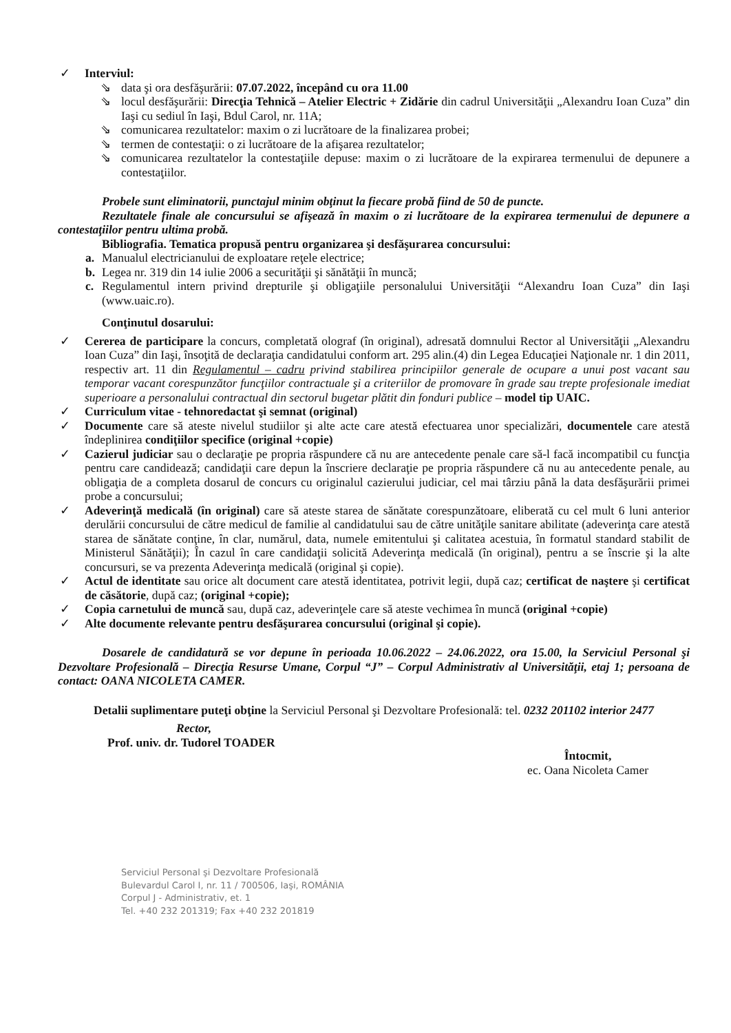✓ Interviul:
⇘ data şi ora desfăşurării: 07.07.2022, începând cu ora 11.00
⇘ locul desfăşurării: Direcţia Tehnică – Atelier Electric + Zidărie din cadrul Universităţii „Alexandru Ioan Cuza” din Iaşi cu sediul în Iaşi, Bdul Carol, nr. 11A;
⇘ comunicarea rezultatelor: maxim o zi lucrătoare de la finalizarea probei;
⇘ termen de contestaţii: o zi lucrătoare de la afişarea rezultatelor;
⇘ comunicarea rezultatelor la contestaţiile depuse: maxim o zi lucrătoare de la expirarea termenului de depunere a contestaţiilor.
Probele sunt eliminatorii, punctajul minim obţinut la fiecare probă fiind de 50 de puncte.
Rezultatele finale ale concursului se afişează în maxim o zi lucrătoare de la expirarea termenului de depunere a contestaţiilor pentru ultima probă.
Bibliografia. Tematica propusă pentru organizarea şi desfăşurarea concursului:
a. Manualul electricianului de exploatare reţele electrice;
b. Legea nr. 319 din 14 iulie 2006 a securităţii şi sănătăţii în muncă;
c. Regulamentul intern privind drepturile şi obligaţiile personalului Universităţii “Alexandru Ioan Cuza” din Iaşi (www.uaic.ro).
Conţinutul dosarului:
✓ Cererea de participare la concurs, completată olograf (în original), adresată domnului Rector al Universităţii „Alexandru Ioan Cuza” din Iaşi, însoţită de declaraţia candidatului conform art. 295 alin.(4) din Legea Educaţiei Naţionale nr. 1 din 2011, respectiv art. 11 din Regulamentul – cadru privind stabilirea principiilor generale de ocupare a unui post vacant sau temporar vacant corespunzător funcţiilor contractuale şi a criteriilor de promovare în grade sau trepte profesionale imediat superioare a personalului contractual din sectorul bugetar plătit din fonduri publice – model tip UAIC.
✓ Curriculum vitae - tehnoredactat şi semnat (original)
✓ Documente care să ateste nivelul studiilor şi alte acte care atestă efectuarea unor specializări, documentele care atestă îndeplinirea condiţiilor specifice (original +copie)
✓ Cazierul judiciar sau o declaraţie pe propria răspundere că nu are antecedente penale care să-l facă incompatibil cu funcţia pentru care candidează; candidaţii care depun la înscriere declaraţie pe propria răspundere că nu au antecedente penale, au obligaţia de a completa dosarul de concurs cu originalul cazierului judiciar, cel mai târziu până la data desfăşurării primei probe a concursului;
✓ Adeverinţă medicală (în original) care să ateste starea de sănătate corespunzătoare, eliberată cu cel mult 6 luni anterior derulării concursului de către medicul de familie al candidatului sau de către unităţile sanitare abilitate (adeverinţa care atestă starea de sănătate conţine, în clar, numărul, data, numele emitentului şi calitatea acestuia, în formatul standard stabilit de Ministerul Sănătăţii); În cazul în care candidaţii solicită Adeverinţa medicală (în original), pentru a se înscrie şi la alte concursuri, se va prezenta Adeverinţa medicală (original şi copie).
✓ Actul de identitate sau orice alt document care atestă identitatea, potrivit legii, după caz; certificat de naştere şi certificat de căsătorie, după caz; (original +copie);
✓ Copia carnetului de muncă sau, după caz, adeverinţele care să ateste vechimea în muncă (original +copie)
✓ Alte documente relevante pentru desfăşurarea concursului (original şi copie).
Dosarele de candidatură se vor depune în perioada 10.06.2022 – 24.06.2022, ora 15.00, la Serviciul Personal şi Dezvoltare Profesională – Direcţia Resurse Umane, Corpul “J” – Corpul Administrativ al Universităţii, etaj 1; persoana de contact: OANA NICOLETA CAMER.
Detalii suplimentare puteţi obţine la Serviciul Personal şi Dezvoltare Profesională: tel. 0232 201102 interior 2477
Rector,
Prof. univ. dr. Tudorel TOADER
Întocmit,
ec. Oana Nicoleta Camer
Serviciul Personal şi Dezvoltare Profesională
Bulevardul Carol I, nr. 11 / 700506, Iaşi, ROMÂNIA
Corpul J - Administrativ, et. 1
Tel. +40 232 201319; Fax +40 232 201819